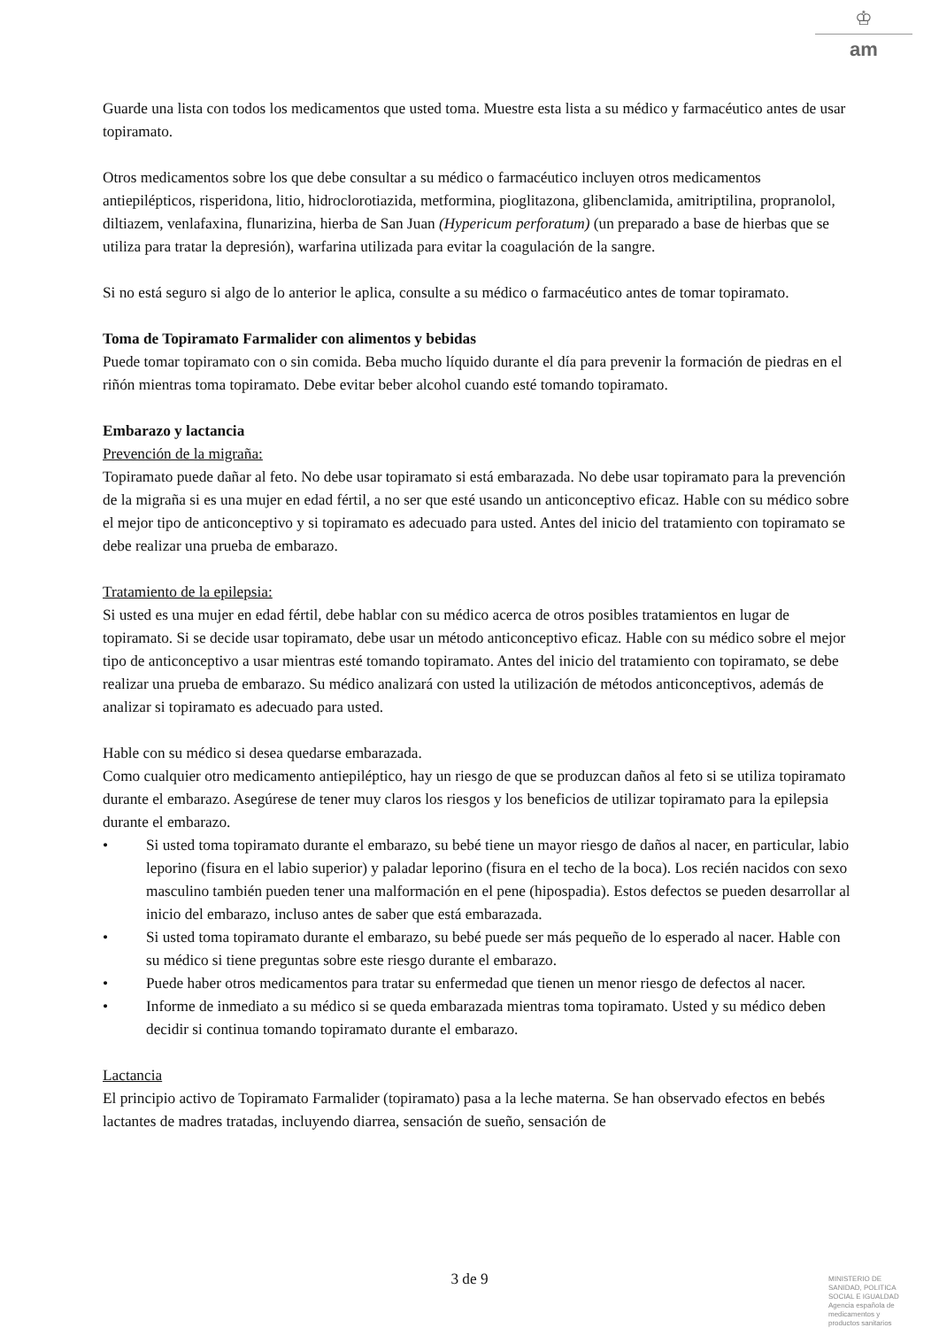♔
am
Guarde una lista con todos los medicamentos que usted toma. Muestre esta lista a su médico y farmacéutico antes de usar topiramato.
Otros medicamentos sobre los que debe consultar a su médico o farmacéutico incluyen otros medicamentos antiepilépticos, risperidona, litio, hidroclorotiazida, metformina, pioglitazona, glibenclamida, amitriptilina, propranolol, diltiazem, venlafaxina, flunarizina, hierba de San Juan (Hypericum perforatum) (un preparado a base de hierbas que se utiliza para tratar la depresión), warfarina utilizada para evitar la coagulación de la sangre.
Si no está seguro si algo de lo anterior le aplica, consulte a su médico o farmacéutico antes de tomar topiramato.
Toma de Topiramato Farmalider con alimentos y bebidas
Puede tomar topiramato con o sin comida. Beba mucho líquido durante el día para prevenir la formación de piedras en el riñón mientras toma topiramato. Debe evitar beber alcohol cuando esté tomando topiramato.
Embarazo y lactancia
Prevención de la migraña:
Topiramato puede dañar al feto. No debe usar topiramato si está embarazada. No debe usar topiramato para la prevención de la migraña si es una mujer en edad fértil, a no ser que esté usando un anticonceptivo eficaz. Hable con su médico sobre el mejor tipo de anticonceptivo y si topiramato es adecuado para usted. Antes del inicio del tratamiento con topiramato se debe realizar una prueba de embarazo.
Tratamiento de la epilepsia:
Si usted es una mujer en edad fértil, debe hablar con su médico acerca de otros posibles tratamientos en lugar de topiramato. Si se decide usar topiramato, debe usar un método anticonceptivo eficaz. Hable con su médico sobre el mejor tipo de anticonceptivo a usar mientras esté tomando topiramato. Antes del inicio del tratamiento con topiramato, se debe realizar una prueba de embarazo. Su médico analizará con usted la utilización de métodos anticonceptivos, además de analizar si topiramato es adecuado para usted.
Hable con su médico si desea quedarse embarazada.
Como cualquier otro medicamento antiepiléptico, hay un riesgo de que se produzcan daños al feto si se utiliza topiramato durante el embarazo. Asegúrese de tener muy claros los riesgos y los beneficios de utilizar topiramato para la epilepsia durante el embarazo.
• Si usted toma topiramato durante el embarazo, su bebé tiene un mayor riesgo de daños al nacer, en particular, labio leporino (fisura en el labio superior) y paladar leporino (fisura en el techo de la boca). Los recién nacidos con sexo masculino también pueden tener una malformación en el pene (hipospadia). Estos defectos se pueden desarrollar al inicio del embarazo, incluso antes de saber que está embarazada.
• Si usted toma topiramato durante el embarazo, su bebé puede ser más pequeño de lo esperado al nacer. Hable con su médico si tiene preguntas sobre este riesgo durante el embarazo.
• Puede haber otros medicamentos para tratar su enfermedad que tienen un menor riesgo de defectos al nacer.
• Informe de inmediato a su médico si se queda embarazada mientras toma topiramato. Usted y su médico deben decidir si continua tomando topiramato durante el embarazo.
Lactancia
El principio activo de Topiramato Farmalider (topiramato) pasa a la leche materna. Se han observado efectos en bebés lactantes de madres tratadas, incluyendo diarrea, sensación de sueño, sensación de
3 de 9
MINISTERIO DE
SANIDAD, POLITICA
SOCIAL E IGUALDAD
Agencia española de
medicamentos y
productos sanitarios